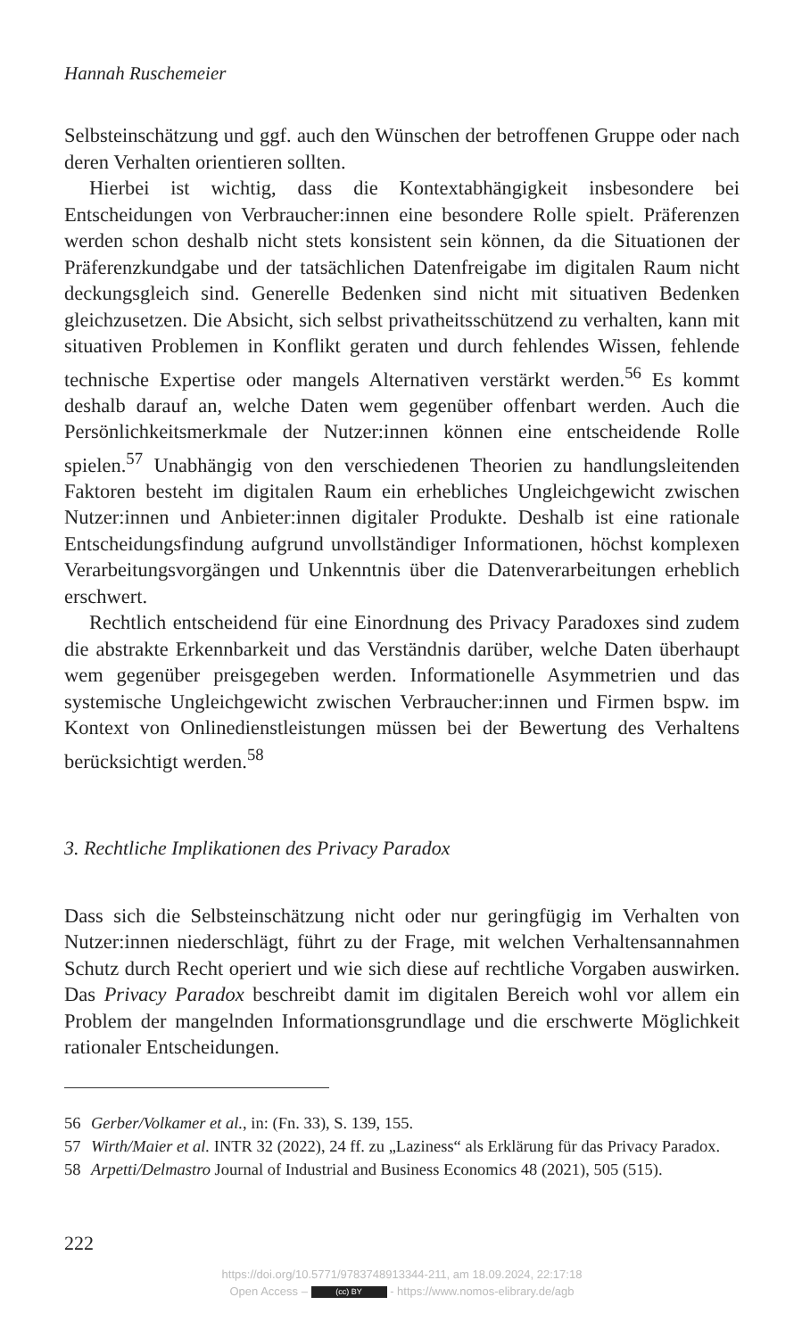Hannah Ruschemeier
Selbsteinschätzung und ggf. auch den Wünschen der betroffenen Gruppe oder nach deren Verhalten orientieren sollten.
Hierbei ist wichtig, dass die Kontextabhängigkeit insbesondere bei Entscheidungen von Verbraucher:innen eine besondere Rolle spielt. Präferenzen werden schon deshalb nicht stets konsistent sein können, da die Situationen der Präferenzkundgabe und der tatsächlichen Datenfreigabe im digitalen Raum nicht deckungsgleich sind. Generelle Bedenken sind nicht mit situativen Bedenken gleichzusetzen. Die Absicht, sich selbst privatheitsschützend zu verhalten, kann mit situativen Problemen in Konflikt geraten und durch fehlendes Wissen, fehlende technische Expertise oder mangels Alternativen verstärkt werden.<sup>56</sup> Es kommt deshalb darauf an, welche Daten wem gegenüber offenbart werden. Auch die Persönlichkeitsmerkmale der Nutzer:innen können eine entscheidende Rolle spielen.<sup>57</sup> Unabhängig von den verschiedenen Theorien zu handlungsleitenden Faktoren besteht im digitalen Raum ein erhebliches Ungleichgewicht zwischen Nutzer:innen und Anbieter:innen digitaler Produkte. Deshalb ist eine rationale Entscheidungsfindung aufgrund unvollständiger Informationen, höchst komplexen Verarbeitungsvorgängen und Unkenntnis über die Datenverarbeitungen erheblich erschwert.
Rechtlich entscheidend für eine Einordnung des Privacy Paradoxes sind zudem die abstrakte Erkennbarkeit und das Verständnis darüber, welche Daten überhaupt wem gegenüber preisgegeben werden. Informationelle Asymmetrien und das systemische Ungleichgewicht zwischen Verbraucher:innen und Firmen bspw. im Kontext von Onlinedienstleistungen müssen bei der Bewertung des Verhaltens berücksichtigt werden.<sup>58</sup>
3. Rechtliche Implikationen des Privacy Paradox
Dass sich die Selbsteinschätzung nicht oder nur geringfügig im Verhalten von Nutzer:innen niederschlägt, führt zu der Frage, mit welchen Verhaltensannahmen Schutz durch Recht operiert und wie sich diese auf rechtliche Vorgaben auswirken. Das Privacy Paradox beschreibt damit im digitalen Bereich wohl vor allem ein Problem der mangelnden Informationsgrundlage und die erschwerte Möglichkeit rationaler Entscheidungen.
56 Gerber/Volkamer et al., in: (Fn. 33), S. 139, 155.
57 Wirth/Maier et al. INTR 32 (2022), 24 ff. zu „Laziness“ als Erklärung für das Privacy Paradox.
58 Arpetti/Delmastro Journal of Industrial and Business Economics 48 (2021), 505 (515).
222
https://doi.org/10.5771/9783748913344-211, am 18.09.2024, 22:17:18
Open Access – (cc) BY - https://www.nomos-elibrary.de/agb